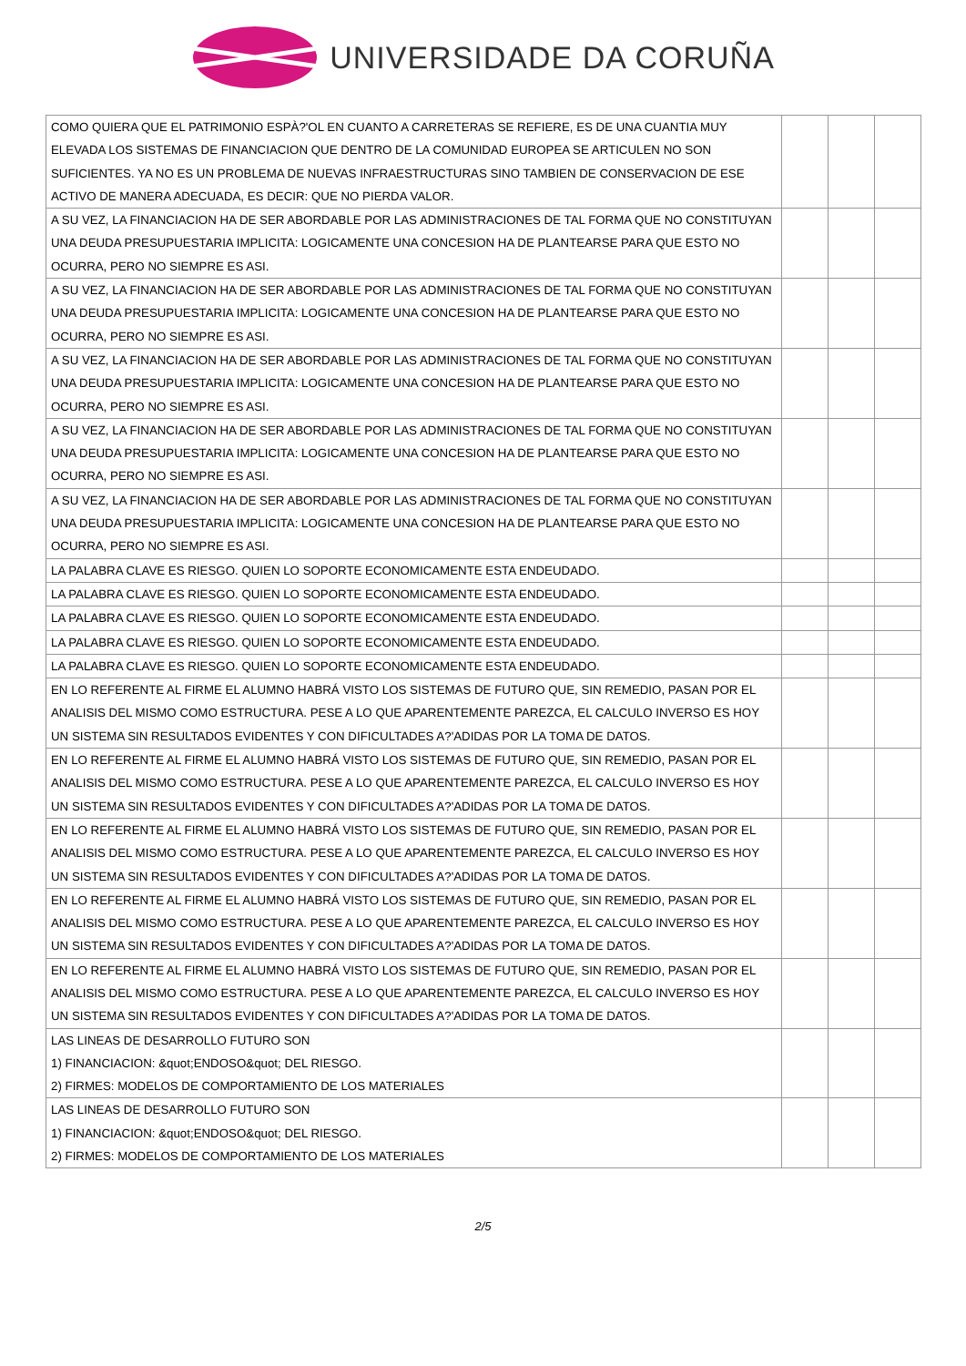UNIVERSIDADE DA CORUÑA
| COMO QUIERA QUE EL PATRIMONIO ESPÀ?'OL EN CUANTO A CARRETERAS SE REFIERE, ES DE UNA CUANTIA MUY ELEVADA LOS SISTEMAS DE FINANCIACION QUE DENTRO DE LA COMUNIDAD EUROPEA SE ARTICULEN NO SON SUFICIENTES. YA NO ES UN PROBLEMA DE NUEVAS INFRAESTRUCTURAS SINO TAMBIEN DE CONSERVACION DE ESE ACTIVO DE MANERA ADECUADA, ES DECIR: QUE NO PIERDA VALOR. | | | |
| A SU VEZ, LA FINANCIACION HA DE SER ABORDABLE POR LAS ADMINISTRACIONES DE TAL FORMA QUE NO CONSTITUYAN UNA DEUDA PRESUPUESTARIA IMPLICITA: LOGICAMENTE UNA CONCESION HA DE PLANTEARSE PARA QUE ESTO NO OCURRA, PERO NO SIEMPRE ES ASI. | | | |
| A SU VEZ, LA FINANCIACION HA DE SER ABORDABLE POR LAS ADMINISTRACIONES DE TAL FORMA QUE NO CONSTITUYAN UNA DEUDA PRESUPUESTARIA IMPLICITA: LOGICAMENTE UNA CONCESION HA DE PLANTEARSE PARA QUE ESTO NO OCURRA, PERO NO SIEMPRE ES ASI. | | | |
| A SU VEZ, LA FINANCIACION HA DE SER ABORDABLE POR LAS ADMINISTRACIONES DE TAL FORMA QUE NO CONSTITUYAN UNA DEUDA PRESUPUESTARIA IMPLICITA: LOGICAMENTE UNA CONCESION HA DE PLANTEARSE PARA QUE ESTO NO OCURRA, PERO NO SIEMPRE ES ASI. | | | |
| A SU VEZ, LA FINANCIACION HA DE SER ABORDABLE POR LAS ADMINISTRACIONES DE TAL FORMA QUE NO CONSTITUYAN UNA DEUDA PRESUPUESTARIA IMPLICITA: LOGICAMENTE UNA CONCESION HA DE PLANTEARSE PARA QUE ESTO NO OCURRA, PERO NO SIEMPRE ES ASI. | | | |
| A SU VEZ, LA FINANCIACION HA DE SER ABORDABLE POR LAS ADMINISTRACIONES DE TAL FORMA QUE NO CONSTITUYAN UNA DEUDA PRESUPUESTARIA IMPLICITA: LOGICAMENTE UNA CONCESION HA DE PLANTEARSE PARA QUE ESTO NO OCURRA, PERO NO SIEMPRE ES ASI. | | | |
| LA PALABRA CLAVE ES RIESGO. QUIEN LO SOPORTE ECONOMICAMENTE ESTA ENDEUDADO. | | | |
| LA PALABRA CLAVE ES RIESGO. QUIEN LO SOPORTE ECONOMICAMENTE ESTA ENDEUDADO. | | | |
| LA PALABRA CLAVE ES RIESGO. QUIEN LO SOPORTE ECONOMICAMENTE ESTA ENDEUDADO. | | | |
| LA PALABRA CLAVE ES RIESGO. QUIEN LO SOPORTE ECONOMICAMENTE ESTA ENDEUDADO. | | | |
| LA PALABRA CLAVE ES RIESGO. QUIEN LO SOPORTE ECONOMICAMENTE ESTA ENDEUDADO. | | | |
| EN LO REFERENTE AL FIRME EL ALUMNO HABRÁ VISTO LOS SISTEMAS DE FUTURO QUE, SIN REMEDIO, PASAN POR EL ANALISIS DEL MISMO COMO ESTRUCTURA. PESE A LO QUE APARENTEMENTE PAREZCA, EL CALCULO INVERSO ES HOY UN SISTEMA SIN RESULTADOS EVIDENTES Y CON DIFICULTADES A?'ADIDAS POR LA TOMA DE DATOS. | | | |
| EN LO REFERENTE AL FIRME EL ALUMNO HABRÁ VISTO LOS SISTEMAS DE FUTURO QUE, SIN REMEDIO, PASAN POR EL ANALISIS DEL MISMO COMO ESTRUCTURA. PESE A LO QUE APARENTEMENTE PAREZCA, EL CALCULO INVERSO ES HOY UN SISTEMA SIN RESULTADOS EVIDENTES Y CON DIFICULTADES A?'ADIDAS POR LA TOMA DE DATOS. | | | |
| EN LO REFERENTE AL FIRME EL ALUMNO HABRÁ VISTO LOS SISTEMAS DE FUTURO QUE, SIN REMEDIO, PASAN POR EL ANALISIS DEL MISMO COMO ESTRUCTURA. PESE A LO QUE APARENTEMENTE PAREZCA, EL CALCULO INVERSO ES HOY UN SISTEMA SIN RESULTADOS EVIDENTES Y CON DIFICULTADES A?'ADIDAS POR LA TOMA DE DATOS. | | | |
| EN LO REFERENTE AL FIRME EL ALUMNO HABRÁ VISTO LOS SISTEMAS DE FUTURO QUE, SIN REMEDIO, PASAN POR EL ANALISIS DEL MISMO COMO ESTRUCTURA. PESE A LO QUE APARENTEMENTE PAREZCA, EL CALCULO INVERSO ES HOY UN SISTEMA SIN RESULTADOS EVIDENTES Y CON DIFICULTADES A?'ADIDAS POR LA TOMA DE DATOS. | | | |
| EN LO REFERENTE AL FIRME EL ALUMNO HABRÁ VISTO LOS SISTEMAS DE FUTURO QUE, SIN REMEDIO, PASAN POR EL ANALISIS DEL MISMO COMO ESTRUCTURA. PESE A LO QUE APARENTEMENTE PAREZCA, EL CALCULO INVERSO ES HOY UN SISTEMA SIN RESULTADOS EVIDENTES Y CON DIFICULTADES A?'ADIDAS POR LA TOMA DE DATOS. | | | |
| LAS LINEAS DE DESARROLLO FUTURO SON 1) FINANCIACION: &quot;ENDOSO&quot; DEL RIESGO. 2) FIRMES: MODELOS DE COMPORTAMIENTO DE LOS MATERIALES | | | |
| LAS LINEAS DE DESARROLLO FUTURO SON 1) FINANCIACION: &quot;ENDOSO&quot; DEL RIESGO. 2) FIRMES: MODELOS DE COMPORTAMIENTO DE LOS MATERIALES | | | |
2/5